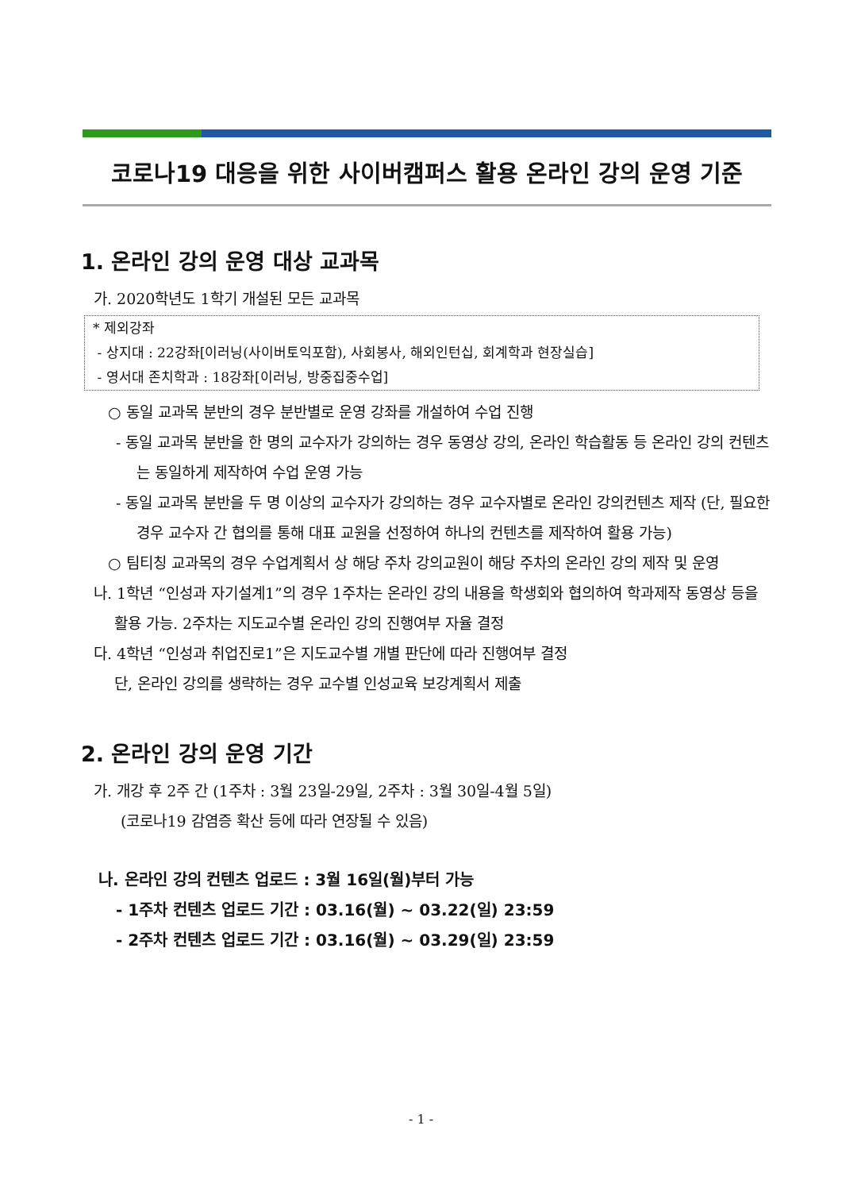코로나19 대응을 위한 사이버캠퍼스 활용 온라인 강의 운영 기준
1. 온라인 강의 운영 대상 교과목
가. 2020학년도 1학기 개설된 모든 교과목
* 제외강좌
- 상지대 : 22강좌[이러닝(사이버토익포함), 사회봉사, 해외인턴십, 회계학과 현장실습]
- 영서대 존치학과 : 18강좌[이러닝, 방중집중수업]
○ 동일 교과목 분반의 경우 분반별로 운영 강좌를 개설하여 수업 진행
- 동일 교과목 분반을 한 명의 교수자가 강의하는 경우 동영상 강의, 온라인 학습활동 등 온라인 강의 컨텐츠는 동일하게 제작하여 수업 운영 가능
- 동일 교과목 분반을 두 명 이상의 교수자가 강의하는 경우 교수자별로 온라인 강의컨텐츠 제작 (단, 필요한 경우 교수자 간 협의를 통해 대표 교원을 선정하여 하나의 컨텐츠를 제작하여 활용 가능)
○ 팀티칭 교과목의 경우 수업계획서 상 해당 주차 강의교원이 해당 주차의 온라인 강의 제작 및 운영
나. 1학년 “인성과 자기설계1”의 경우 1주차는 온라인 강의 내용을 학생회와 협의하여 학과제작 동영상 등을 활용 가능. 2주차는 지도교수별 온라인 강의 진행여부 자율 결정
다. 4학년 “인성과 취업진로1”은 지도교수별 개별 판단에 따라 진행여부 결정
단, 온라인 강의를 생략하는 경우 교수별 인성교육 보강계획서 제출
2. 온라인 강의 운영 기간
가. 개강 후 2주 간 (1주차 : 3월 23일-29일, 2주차 : 3월 30일-4월 5일)
(코로나19 감염증 확산 등에 따라 연장될 수 있음)
나. 온라인 강의 컨텐츠 업로드 : 3월 16일(월)부터 가능
- 1주차 컨텐츠 업로드 기간 : 03.16(월) ~ 03.22(일) 23:59
- 2주차 컨텐츠 업로드 기간 : 03.16(월) ~ 03.29(일) 23:59
- 1 -